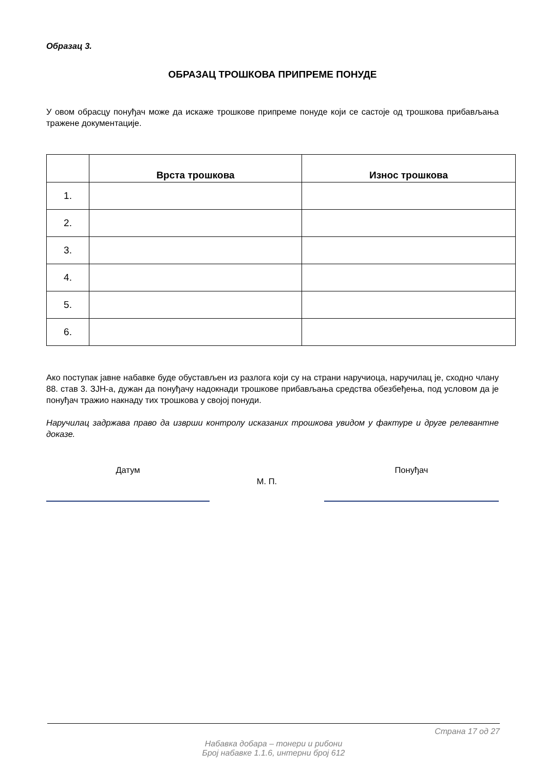Образац 3.
ОБРАЗАЦ ТРОШКОВА ПРИПРЕМЕ ПОНУДЕ
У овом обрасцу понуђач може да искаже трошкове припреме понуде који се састоје од трошкова прибављања тражене документације.
| | Врста трошкова | Износ трошкова |
| --- | --- | --- |
| 1. | | |
| 2. | | |
| 3. | | |
| 4. | | |
| 5. | | |
| 6. | | |
Ако поступак јавне набавке буде обустављен из разлога који су на страни наручиоца, наручилац је, сходно члану 88. став 3. ЗЈН-а, дужан да понуђачу надокнади трошкове прибављања средства обезбеђења, под условом да је понуђач тражио накнаду тих трошкова у својој понуди.
Наручилац задржава право да изврши контролу исказаних трошкова увидом у фактуре и друге релевантне доказе.
Датум
М. П.
Понуђач
Страна 17 од 27
Набавка добара – тонери и рибони
Број набавке 1.1.6, интерни број 612